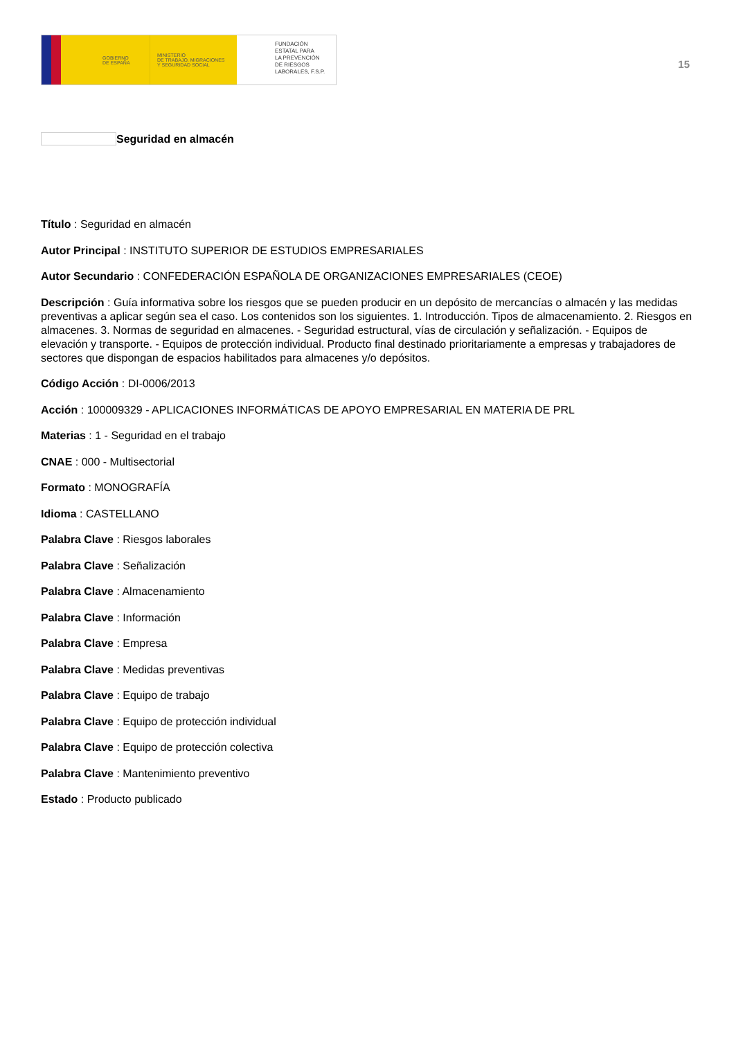GOBIERNO
DE ESPAÑA
MINISTERIO
DE TRABAJO, MIGRACIONES
Y SEGURIDAD SOCIAL
FUNDACIÓN
ESTATAL PARA
LA PREVENCIÓN
DE RIESGOS
LABORALES, F.S.P.
15
Seguridad en almacén
Título : Seguridad en almacén
Autor Principal : INSTITUTO SUPERIOR DE ESTUDIOS EMPRESARIALES
Autor Secundario : CONFEDERACIÓN ESPAÑOLA DE ORGANIZACIONES EMPRESARIALES (CEOE)
Descripción : Guía informativa sobre los riesgos que se pueden producir en un depósito de mercancías o almacén y las medidas preventivas a aplicar según sea el caso. Los contenidos son los siguientes. 1. Introducción. Tipos de almacenamiento. 2. Riesgos en almacenes. 3. Normas de seguridad en almacenes. - Seguridad estructural, vías de circulación y señalización. - Equipos de elevación y transporte. - Equipos de protección individual. Producto final destinado prioritariamente a empresas y trabajadores de sectores que dispongan de espacios habilitados para almacenes y/o depósitos.
Código Acción : DI-0006/2013
Acción : 100009329 - APLICACIONES INFORMÁTICAS DE APOYO EMPRESARIAL EN MATERIA DE PRL
Materias : 1 - Seguridad en el trabajo
CNAE : 000 - Multisectorial
Formato : MONOGRAFÍA
Idioma : CASTELLANO
Palabra Clave : Riesgos laborales
Palabra Clave : Señalización
Palabra Clave : Almacenamiento
Palabra Clave : Información
Palabra Clave : Empresa
Palabra Clave : Medidas preventivas
Palabra Clave : Equipo de trabajo
Palabra Clave : Equipo de protección individual
Palabra Clave : Equipo de protección colectiva
Palabra Clave : Mantenimiento preventivo
Estado : Producto publicado